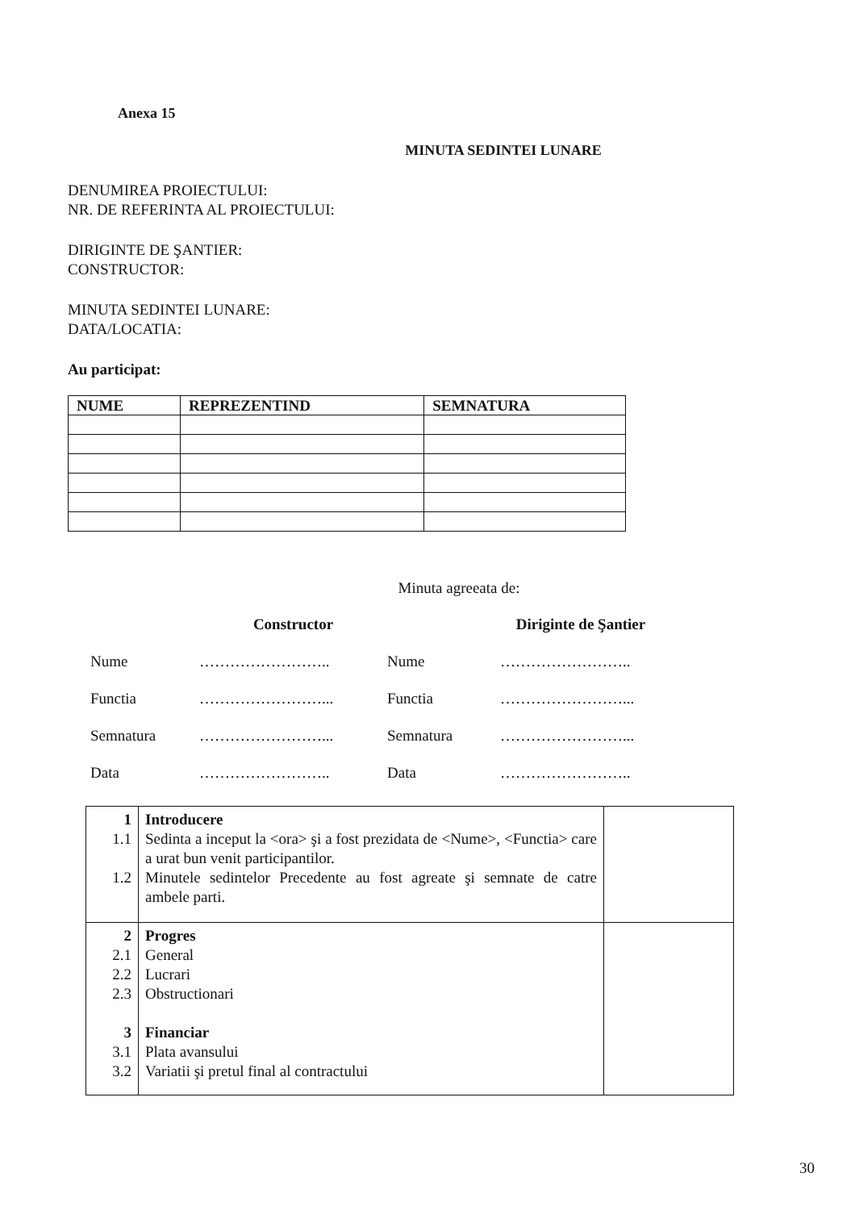Anexa 15
MINUTA SEDINTEI LUNARE
DENUMIREA PROIECTULUI:
NR. DE REFERINTA AL PROIECTULUI:
DIRIGINTE DE ŞANTIER:
CONSTRUCTOR:
MINUTA SEDINTEI LUNARE:
DATA/LOCATIA:
Au participat:
| NUME | REPREZENTIND | SEMNATURA |
| --- | --- | --- |
Minuta agreeata de:
Constructor
Diriginte de Şantier
Nume
……………………..
Nume
……………………..
Functia
……………………...
Functia
……………………...
Semnatura
……………………...
Semnatura
……………………...
Data
……………………..
Data
……………………..
| 1 1.1 1.2 | Introducere Sedinta a inceput la <ora> şi a fost prezidata de <Nume>, <Functia> care a urat bun venit participantilor. Minutele sedintelor Precedente au fost agreate şi semnate de catre ambele parti. | |
| 2 2.1 2.2 2.3 3 3.1 3.2 | Progres General Lucrari Obstructionari Financiar Plata avansului Variatii şi pretul final al contractului | |
30